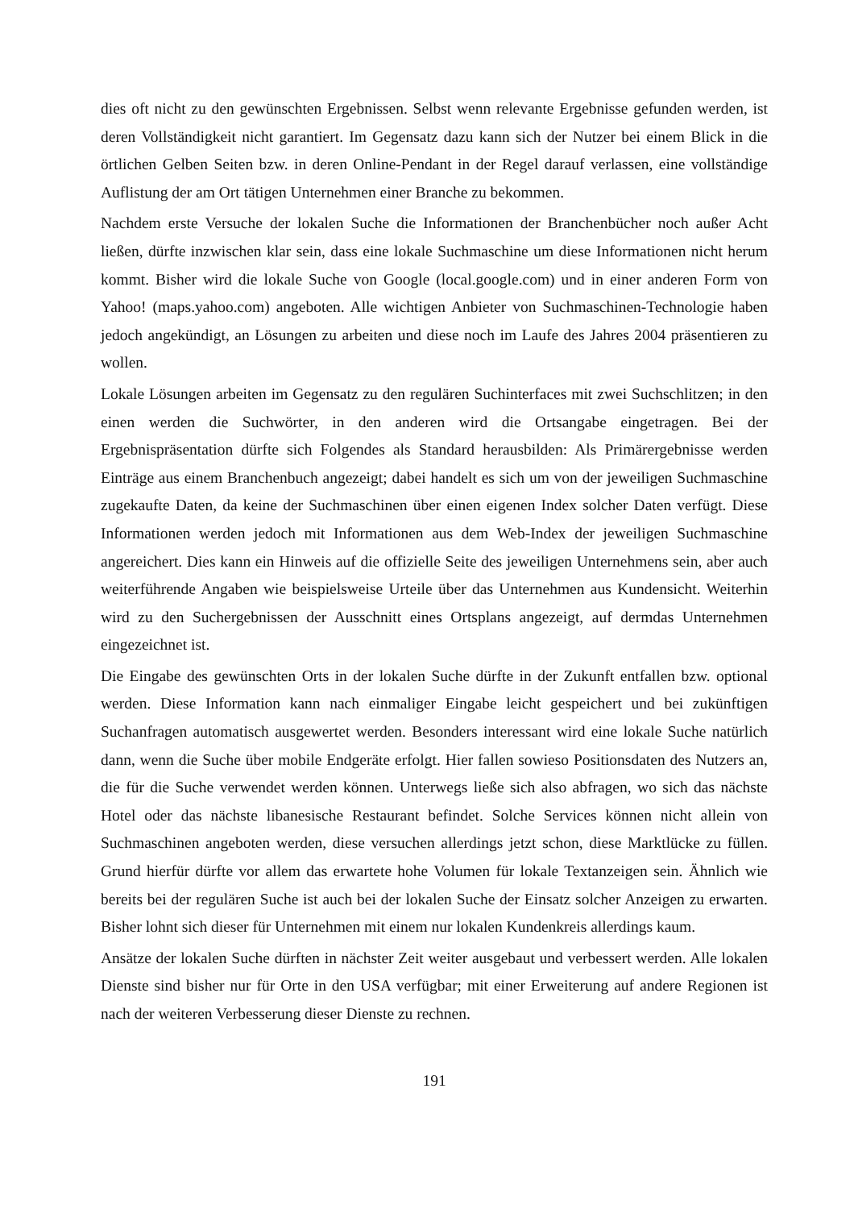dies oft nicht zu den gewünschten Ergebnissen. Selbst wenn relevante Ergebnisse gefunden werden, ist deren Vollständigkeit nicht garantiert. Im Gegensatz dazu kann sich der Nutzer bei einem Blick in die örtlichen Gelben Seiten bzw. in deren Online-Pendant in der Regel darauf verlassen, eine vollständige Auflistung der am Ort tätigen Unternehmen einer Branche zu bekommen.
Nachdem erste Versuche der lokalen Suche die Informationen der Branchenbücher noch außer Acht ließen, dürfte inzwischen klar sein, dass eine lokale Suchmaschine um diese Informationen nicht herum kommt. Bisher wird die lokale Suche von Google (local.google.com) und in einer anderen Form von Yahoo! (maps.yahoo.com) angeboten. Alle wichtigen Anbieter von Suchmaschinen-Technologie haben jedoch angekündigt, an Lösungen zu arbeiten und diese noch im Laufe des Jahres 2004 präsentieren zu wollen.
Lokale Lösungen arbeiten im Gegensatz zu den regulären Suchinterfaces mit zwei Suchschlitzen; in den einen werden die Suchwörter, in den anderen wird die Ortsangabe eingetragen. Bei der Ergebnispräsentation dürfte sich Folgendes als Standard herausbilden: Als Primärergebnisse werden Einträge aus einem Branchenbuch angezeigt; dabei handelt es sich um von der jeweiligen Suchmaschine zugekaufte Daten, da keine der Suchmaschinen über einen eigenen Index solcher Daten verfügt. Diese Informationen werden jedoch mit Informationen aus dem Web-Index der jeweiligen Suchmaschine angereichert. Dies kann ein Hinweis auf die offizielle Seite des jeweiligen Unternehmens sein, aber auch weiterführende Angaben wie beispielsweise Urteile über das Unternehmen aus Kundensicht. Weiterhin wird zu den Suchergebnissen der Ausschnitt eines Ortsplans angezeigt, auf dermdas Unternehmen eingezeichnet ist.
Die Eingabe des gewünschten Orts in der lokalen Suche dürfte in der Zukunft entfallen bzw. optional werden. Diese Information kann nach einmaliger Eingabe leicht gespeichert und bei zukünftigen Suchanfragen automatisch ausgewertet werden. Besonders interessant wird eine lokale Suche natürlich dann, wenn die Suche über mobile Endgeräte erfolgt. Hier fallen sowieso Positionsdaten des Nutzers an, die für die Suche verwendet werden können. Unterwegs ließe sich also abfragen, wo sich das nächste Hotel oder das nächste libanesische Restaurant befindet. Solche Services können nicht allein von Suchmaschinen angeboten werden, diese versuchen allerdings jetzt schon, diese Marktlücke zu füllen. Grund hierfür dürfte vor allem das erwartete hohe Volumen für lokale Textanzeigen sein. Ähnlich wie bereits bei der regulären Suche ist auch bei der lokalen Suche der Einsatz solcher Anzeigen zu erwarten. Bisher lohnt sich dieser für Unternehmen mit einem nur lokalen Kundenkreis allerdings kaum.
Ansätze der lokalen Suche dürften in nächster Zeit weiter ausgebaut und verbessert werden. Alle lokalen Dienste sind bisher nur für Orte in den USA verfügbar; mit einer Erweiterung auf andere Regionen ist nach der weiteren Verbesserung dieser Dienste zu rechnen.
191